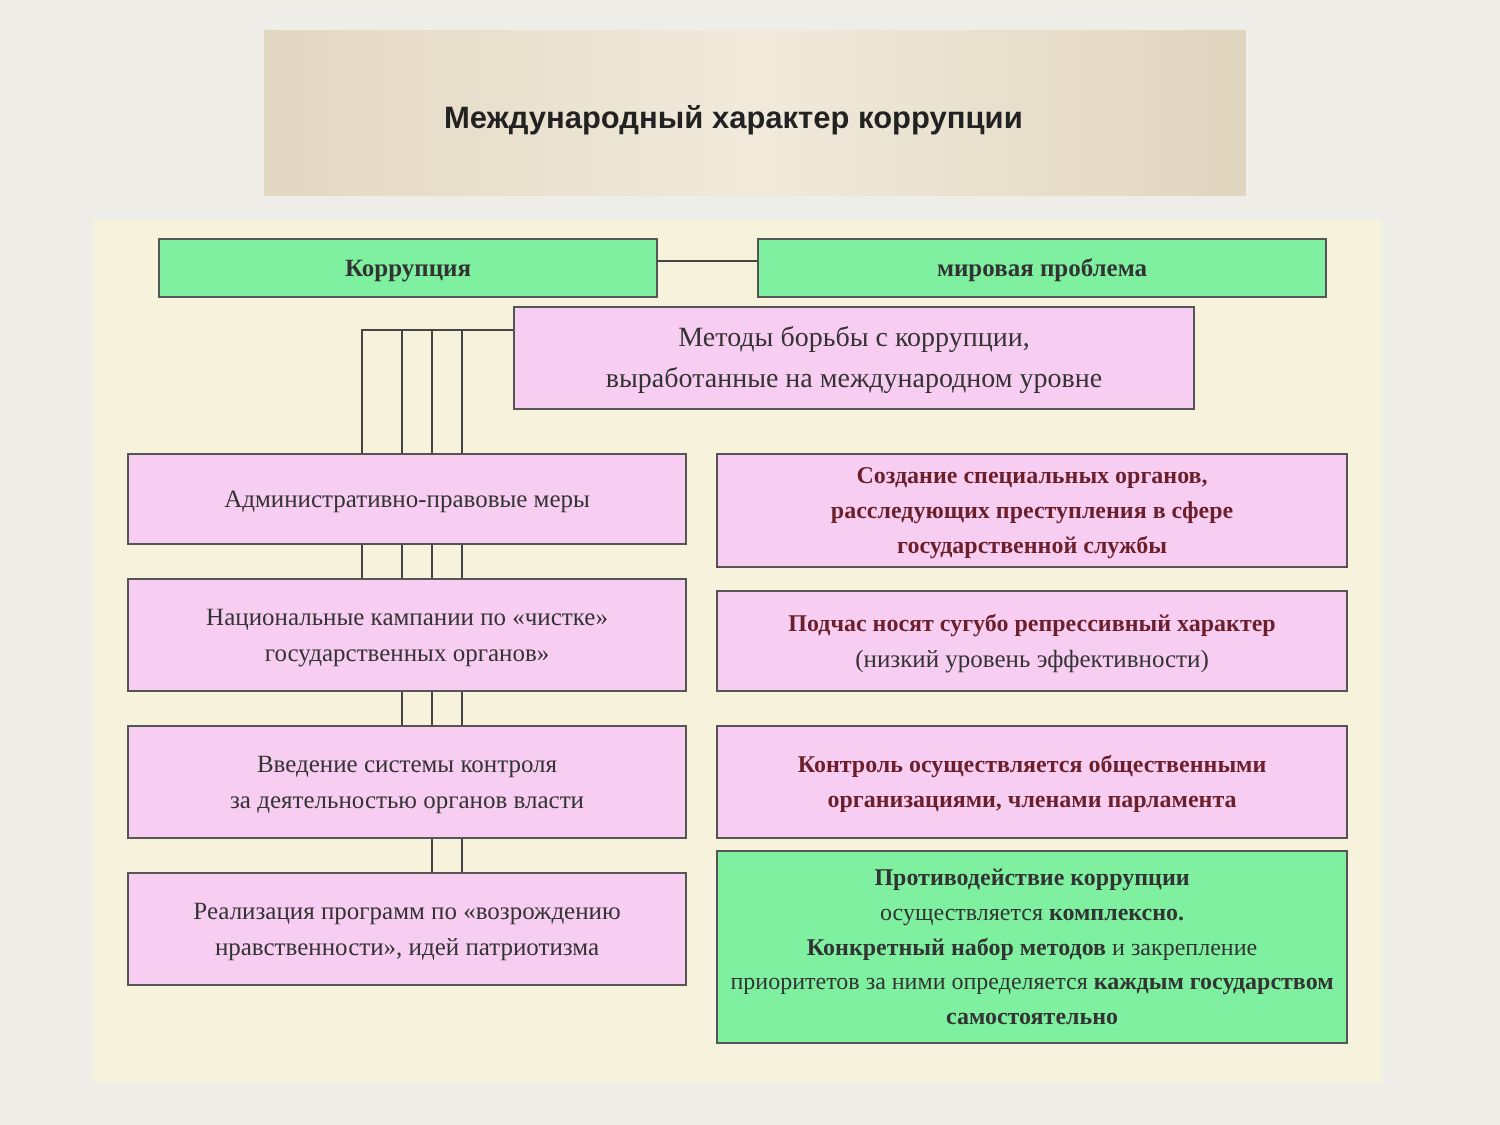Международный характер коррупции
Коррупция мировая проблема
Методы борьбы с коррупции,
выработанные на международном уровне
Административно-правовые меры
Создание специальных органов,
расследующих преступления в сфере
государственной службы
Национальные кампании по «чистке»
государственных органов»
Подчас носят сугубо репрессивный характер
(низкий уровень эффективности)
Введение системы контроля
за деятельностью органов власти
Контроль осуществляется общественными
организациями, членами парламента
Реализация программ по «возрождению
нравственности», идей патриотизма
Противодействие коррупции
осуществляется комплексно.
Конкретный набор методов и закрепление
приоритетов за ними определяется каждым государством самостоятельно